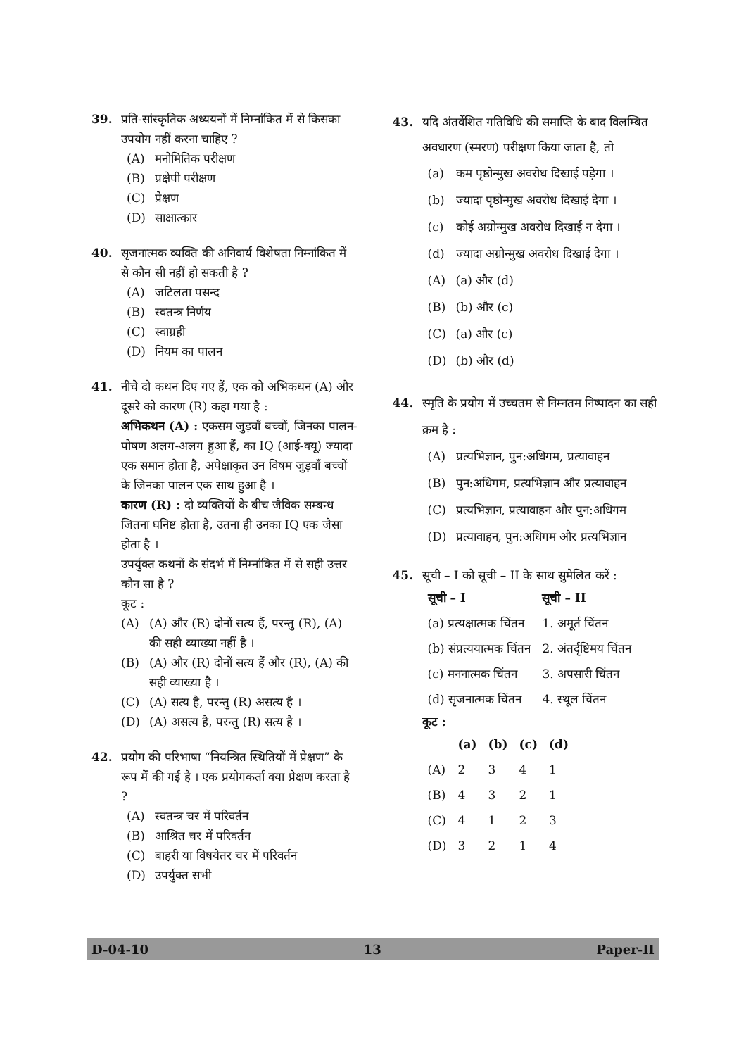39. प्रति-सांस्कृतिक अध्ययनों में निम्नांकित में से किसका उपयोग नहीं करना चाहिए ?
(A) मनोमितिक परीक्षण
(B) प्रक्षेपी परीक्षण
(C) प्रेक्षण
(D) साक्षात्कार
40. सृजनात्मक व्यक्ति की अनिवार्य विशेषता निम्नांकित में से कौन सी नहीं हो सकती है ?
(A) जटिलता पसन्द
(B) स्वतन्त्र निर्णय
(C) स्वाग्रही
(D) नियम का पालन
41. नीचे दो कथन दिए गए हैं, एक को अभिकथन (A) और दूसरे को कारण (R) कहा गया है :
अभिकथन (A) : एकसम जुड़वाँ बच्चों, जिनका पालन-पोषण अलग-अलग हुआ हैं, का IQ (आई-क्यू) ज्यादा एक समान होता है, अपेक्षाकृत उन विषम जुड़वाँ बच्चों के जिनका पालन एक साथ हुआ है ।
कारण (R) : दो व्यक्तियों के बीच जैविक सम्बन्ध जितना घनिष्ट होता है, उतना ही उनका IQ एक जैसा होता है ।
उपर्युक्त कथनों के संदर्भ में निम्नांकित में से सही उत्तर कौन सा है ?
कूट :
(A) (A) और (R) दोनों सत्य हैं, परन्तु (R), (A) की सही व्याख्या नहीं है ।
(B) (A) और (R) दोनों सत्य हैं और (R), (A) की सही व्याख्या है ।
(C) (A) सत्य है, परन्तु (R) असत्य है ।
(D) (A) असत्य है, परन्तु (R) सत्य है ।
42. प्रयोग की परिभाषा “नियन्त्रित स्थितियों में प्रेक्षण” के रूप में की गई है । एक प्रयोगकर्ता क्या प्रेक्षण करता है ?
(A) स्वतन्त्र चर में परिवर्तन
(B) आश्रित चर में परिवर्तन
(C) बाहरी या विषयेतर चर में परिवर्तन
(D) उपर्युक्त सभी
43. यदि अंतर्वेशित गतिविधि की समाप्ति के बाद विलम्बित अवधारण (स्मरण) परीक्षण किया जाता है, तो
(a) कम पृष्ठोन्मुख अवरोध दिखाई पड़ेगा ।
(b) ज्यादा पृष्ठोन्मुख अवरोध दिखाई देगा ।
(c) कोई अग्रोन्मुख अवरोध दिखाई न देगा ।
(d) ज्यादा अग्रोन्मुख अवरोध दिखाई देगा ।
(A) (a) और (d)
(B) (b) और (c)
(C) (a) और (c)
(D) (b) और (d)
44. स्मृति के प्रयोग में उच्चतम से निम्नतम निष्पादन का सही क्रम है :
(A) प्रत्यभिज्ञान, पुन:अधिगम, प्रत्यावाहन
(B) पुन:अधिगम, प्रत्यभिज्ञान और प्रत्यावाहन
(C) प्रत्यभिज्ञान, प्रत्यावाहन और पुन:अधिगम
(D) प्रत्यावाहन, पुन:अधिगम और प्रत्यभिज्ञान
45. सूची – I को सूची – II के साथ सुमेलित करें :
| सूची – I | सूची – II |
| --- | --- |
| (a) प्रत्यक्षात्मक चिंतन | 1. अमूर्त चिंतन |
| (b) संप्रत्ययात्मक चिंतन | 2. अंतर्दृष्टिमय चिंतन |
| (c) मननात्मक चिंतन | 3. अपसारी चिंतन |
| (d) सृजनात्मक चिंतन | 4. स्थूल चिंतन |
कूट :
| | (a) | (b) | (c) | (d) |
| --- | --- | --- | --- | --- |
| (A) | 2 | 3 | 4 | 1 |
| (B) | 4 | 3 | 2 | 1 |
| (C) | 4 | 1 | 2 | 3 |
| (D) | 3 | 2 | 1 | 4 |
D-04-10 13 Paper-II